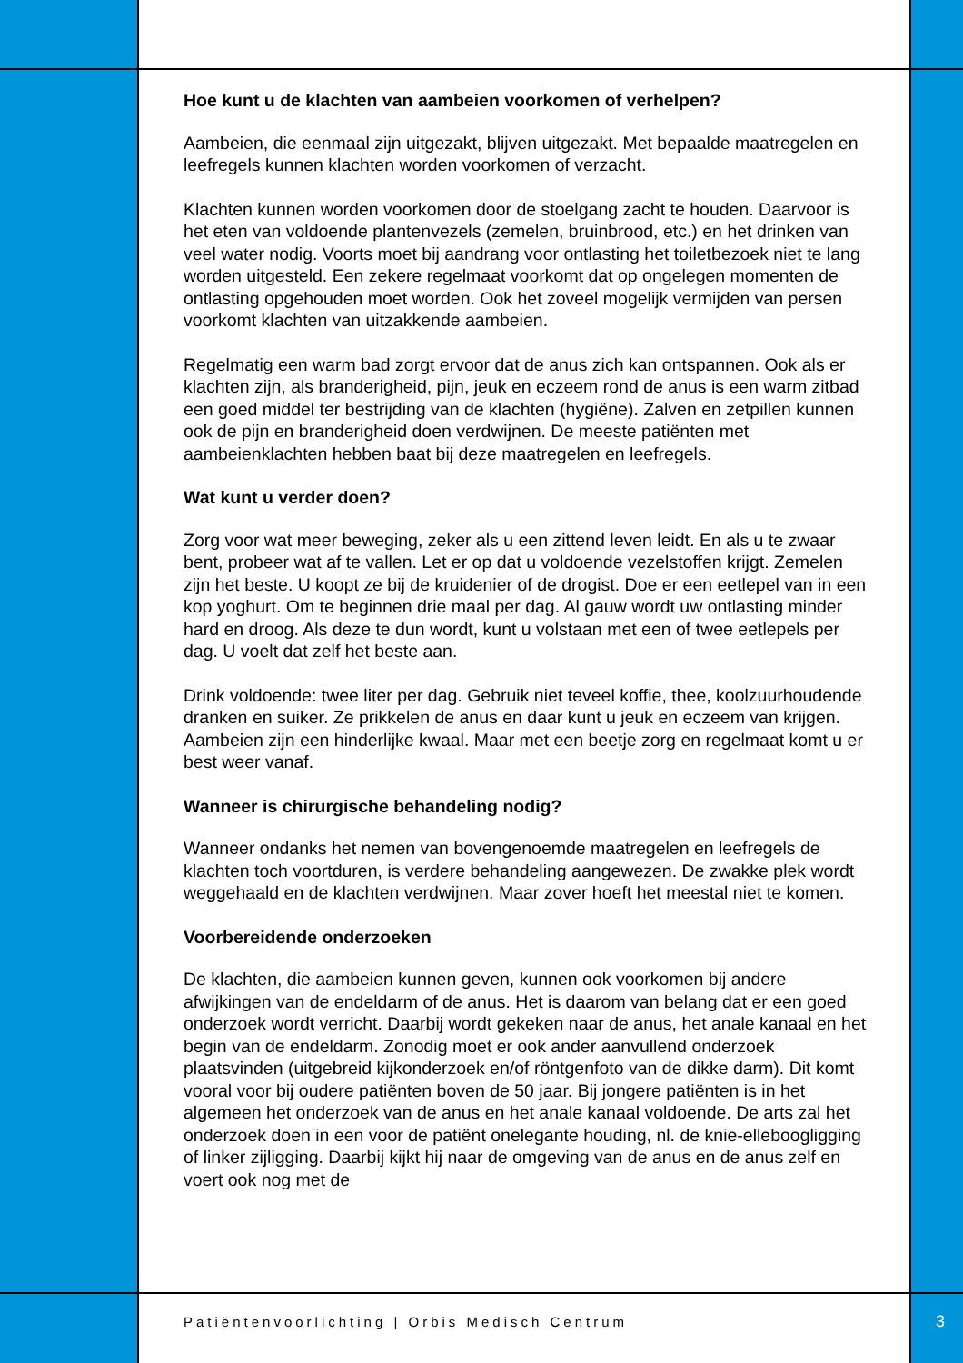Hoe kunt u de klachten van aambeien voorkomen of verhelpen?
Aambeien, die eenmaal zijn uitgezakt, blijven uitgezakt. Met bepaalde maatregelen en leefregels kunnen klachten worden voorkomen of verzacht.
Klachten kunnen worden voorkomen door de stoelgang zacht te houden. Daarvoor is het eten van voldoende plantenvezels (zemelen, bruinbrood, etc.) en het drinken van veel water nodig. Voorts moet bij aandrang voor ontlasting het toiletbezoek niet te lang worden uitgesteld. Een zekere regelmaat voorkomt dat op ongelegen momenten de ontlasting opgehouden moet worden. Ook het zoveel mogelijk vermijden van persen voorkomt klachten van uitzakkende aambeien.
Regelmatig een warm bad zorgt ervoor dat de anus zich kan ontspannen. Ook als er klachten zijn, als branderigheid, pijn, jeuk en eczeem rond de anus is een warm zitbad een goed middel ter bestrijding van de klachten (hygiëne). Zalven en zetpillen kunnen ook de pijn en branderigheid doen verdwijnen. De meeste patiënten met aambeienklachten hebben baat bij deze maatregelen en leefregels.
Wat kunt u verder doen?
Zorg voor wat meer beweging, zeker als u een zittend leven leidt. En als u te zwaar bent, probeer wat af te vallen. Let er op dat u voldoende vezelstoffen krijgt. Zemelen zijn het beste. U koopt ze bij de kruidenier of de drogist. Doe er een eetlepel van in een kop yoghurt. Om te beginnen drie maal per dag. Al gauw wordt uw ontlasting minder hard en droog. Als deze te dun wordt, kunt u volstaan met een of twee eetlepels per dag. U voelt dat zelf het beste aan.
Drink voldoende: twee liter per dag. Gebruik niet teveel koffie, thee, koolzuurhoudende dranken en suiker. Ze prikkelen de anus en daar kunt u jeuk en eczeem van krijgen. Aambeien zijn een hinderlijke kwaal. Maar met een beetje zorg en regelmaat komt u er best weer vanaf.
Wanneer is chirurgische behandeling nodig?
Wanneer ondanks het nemen van bovengenoemde maatregelen en leefregels de klachten toch voortduren, is verdere behandeling aangewezen. De zwakke plek wordt weggehaald en de klachten verdwijnen. Maar zover hoeft het meestal niet te komen.
Voorbereidende onderzoeken
De klachten, die aambeien kunnen geven, kunnen ook voorkomen bij andere afwijkingen van de endeldarm of de anus. Het is daarom van belang dat er een goed onderzoek wordt verricht. Daarbij wordt gekeken naar de anus, het anale kanaal en het begin van de endeldarm. Zonodig moet er ook ander aanvullend onderzoek plaatsvinden (uitgebreid kijkonderzoek en/of röntgenfoto van de dikke darm). Dit komt vooral voor bij oudere patiënten boven de 50 jaar. Bij jongere patiënten is in het algemeen het onderzoek van de anus en het anale kanaal voldoende. De arts zal het onderzoek doen in een voor de patiënt onelegante houding, nl. de knie-elleboogligging of linker zijligging. Daarbij kijkt hij naar de omgeving van de anus en de anus zelf en voert ook nog met de
Patiëntenvoorlichting | Orbis Medisch Centrum
3